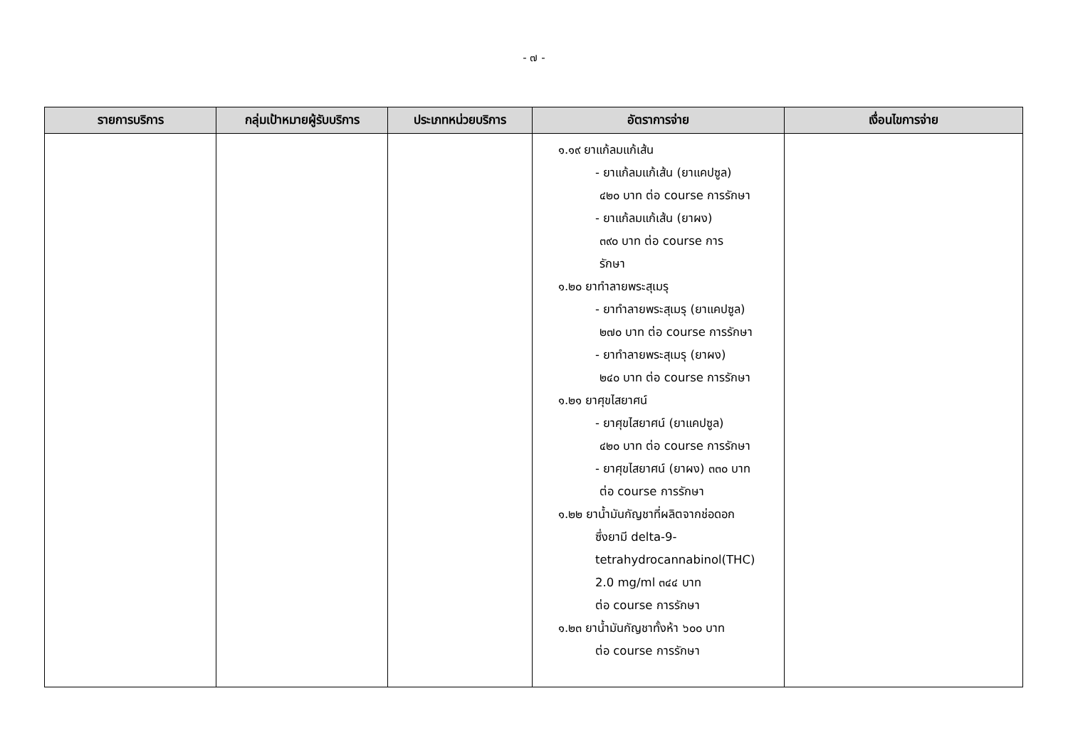- ๗ -
| รายการบริการ | กลุ่มเป้าหมายผู้รับบริการ | ประเภทหน่วยบริการ | อัตราการจ่าย | เงื่อนไขการจ่าย |
| --- | --- | --- | --- | --- |
| | | | ๑.๑๙ ยาแก้ลมแก้เส้น - ยาแก้ลมแก้เส้น (ยาแคปซูล) ๔๒๐ บาท ต่อ course การรักษา - ยาแก้ลมแก้เส้น (ยาผง) ๓๙๐ บาท ต่อ course การ รักษา ๑.๒๐ ยาทำลายพระสุเมรุ - ยาทำลายพระสุเมรุ (ยาแคปซูล) ๒๗๐ บาท ต่อ course การรักษา - ยาทำลายพระสุเมรุ (ยาผง) ๒๔๐ บาท ต่อ course การรักษา ๑.๒๑ ยาศุขไสยาศน์ - ยาศุขไสยาศน์ (ยาแคปซูล) ๔๒๐ บาท ต่อ course การรักษา - ยาศุขไสยาศน์ (ยาผง) ๓๓๐ บาท ต่อ course การรักษา ๑.๒๒ ยาน้ำมันกัญชาที่ผลิตจากช่อดอก ซึ่งยามี delta-9- tetrahydrocannabinol(THC) 2.0 mg/ml ๓๔๔ บาท ต่อ course การรักษา ๑.๒๓ ยาน้ำมันกัญชาทั้งห้า ๖๐๐ บาท ต่อ course การรักษา | |